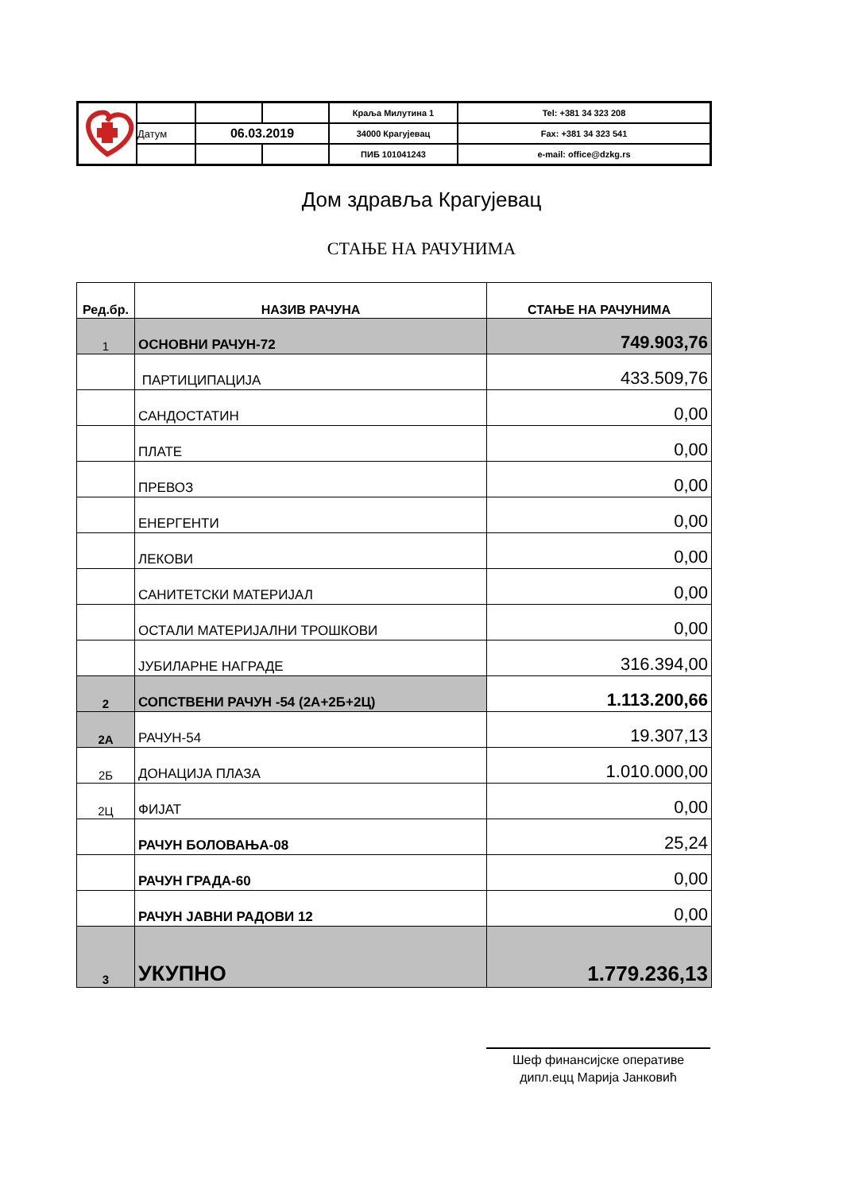| | | | | Краља Милутина 1 | Tel: +381 34 323 208 |
| | Датум | 06.03.2019 | | 34000 Крагујевац | Fax: +381 34 323 541 |
| | | | | ПИБ 101041243 | e-mail: office@dzkg.rs |
Дом здравља Крагујевац
СТАЊЕ НА РАЧУНИМА
| Ред.бр. | НАЗИВ РАЧУНА | СТАЊЕ НА РАЧУНИМА |
| --- | --- | --- |
| 1 | ОСНОВНИ РАЧУН-72 | 749.903,76 |
| | ПАРТИЦИПАЦИЈА | 433.509,76 |
| | САНДОСТАТИН | 0,00 |
| | ПЛАТЕ | 0,00 |
| | ПРЕВОЗ | 0,00 |
| | ЕНЕРГЕНТИ | 0,00 |
| | ЛЕКОВИ | 0,00 |
| | САНИТЕТСКИ МАТЕРИЈАЛ | 0,00 |
| | ОСТАЛИ МАТЕРИЈАЛНИ ТРОШКОВИ | 0,00 |
| | ЈУБИЛАРНЕ НАГРАДЕ | 316.394,00 |
| 2 | СОПСТВЕНИ РАЧУН -54 (2А+2Б+2Ц) | 1.113.200,66 |
| 2А | РАЧУН-54 | 19.307,13 |
| 2Б | ДОНАЦИЈА ПЛАЗА | 1.010.000,00 |
| 2Ц | ФИЈАТ | 0,00 |
| | РАЧУН БОЛОВАЊА-08 | 25,24 |
| | РАЧУН ГРАДА-60 | 0,00 |
| | РАЧУН ЈАВНИ РАДОВИ 12 | 0,00 |
| 3 | УКУПНО | 1.779.236,13 |
Шеф финансијске оперативе
дипл.ецц Марија Јанковић